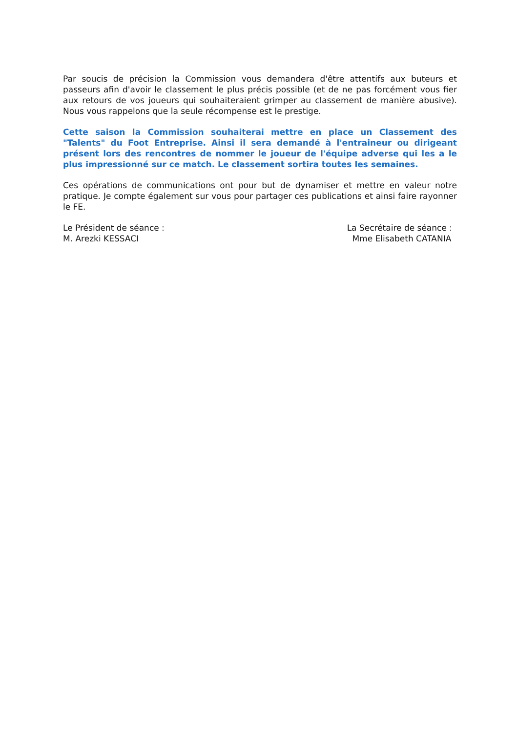Par soucis de précision la Commission vous demandera d'être attentifs aux buteurs et passeurs afin d'avoir le classement le plus précis possible (et de ne pas forcément vous fier aux retours de vos joueurs qui souhaiteraient grimper au classement de manière abusive). Nous vous rappelons que la seule récompense est le prestige.
Cette saison la Commission souhaiterai mettre en place un Classement des "Talents" du Foot Entreprise. Ainsi il sera demandé à l'entraineur ou dirigeant présent lors des rencontres de nommer le joueur de l'équipe adverse qui les a le plus impressionné sur ce match. Le classement sortira toutes les semaines.
Ces opérations de communications ont pour but de dynamiser et mettre en valeur notre pratique. Je compte également sur vous pour partager ces publications et ainsi faire rayonner le FE.
Le Président de séance :
M. Arezki KESSACI
La Secrétaire de séance :
Mme Elisabeth CATANIA